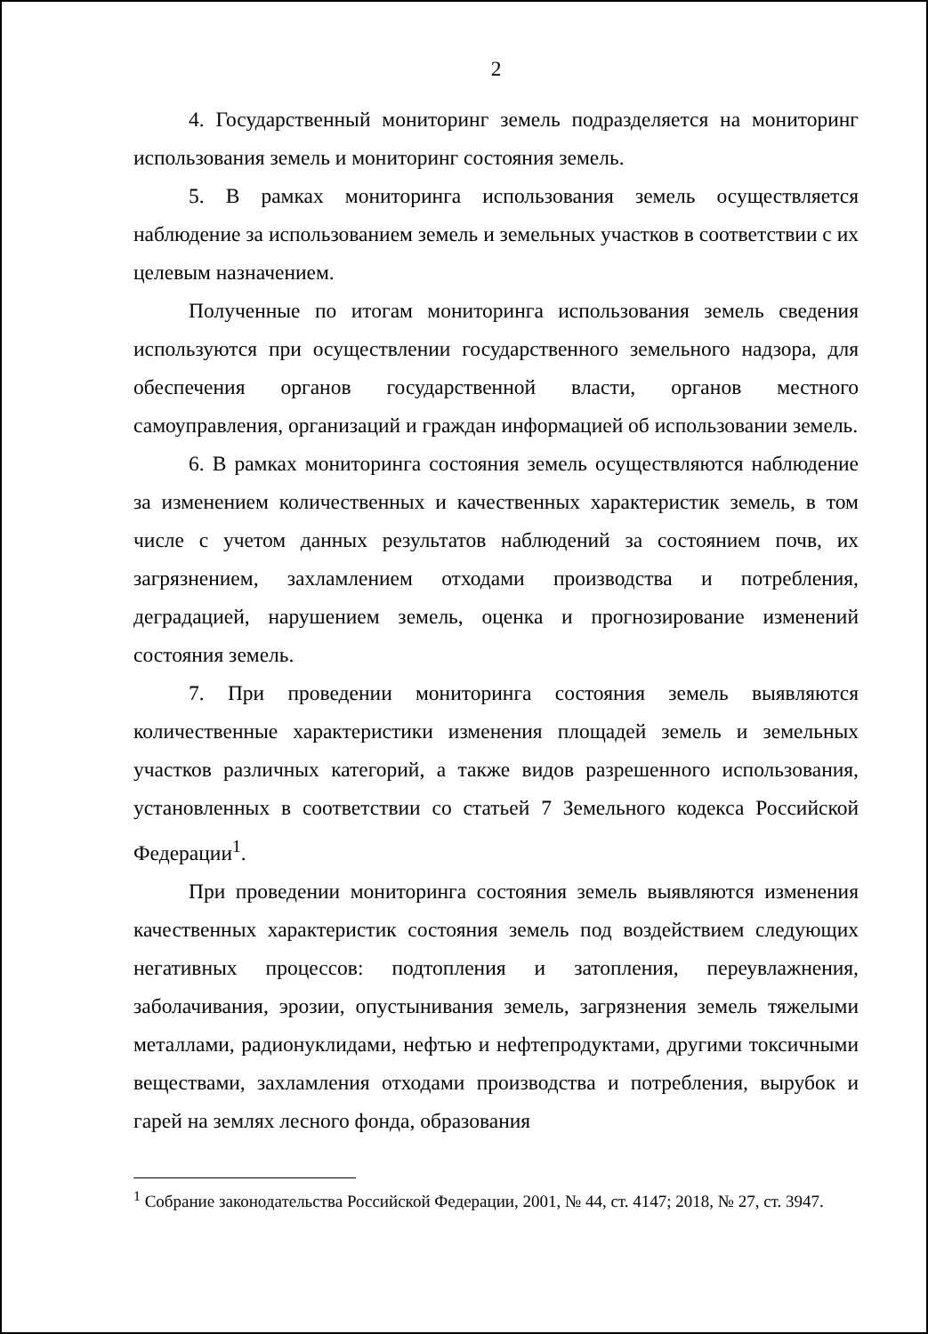2
4. Государственный мониторинг земель подразделяется на мониторинг использования земель и мониторинг состояния земель.
5. В рамках мониторинга использования земель осуществляется наблюдение за использованием земель и земельных участков в соответствии с их целевым назначением.
Полученные по итогам мониторинга использования земель сведения используются при осуществлении государственного земельного надзора, для обеспечения органов государственной власти, органов местного самоуправления, организаций и граждан информацией об использовании земель.
6. В рамках мониторинга состояния земель осуществляются наблюдение за изменением количественных и качественных характеристик земель, в том числе с учетом данных результатов наблюдений за состоянием почв, их загрязнением, захламлением отходами производства и потребления, деградацией, нарушением земель, оценка и прогнозирование изменений состояния земель.
7. При проведении мониторинга состояния земель выявляются количественные характеристики изменения площадей земель и земельных участков различных категорий, а также видов разрешенного использования, установленных в соответствии со статьей 7 Земельного кодекса Российской Федерации<sup>1</sup>.
При проведении мониторинга состояния земель выявляются изменения качественных характеристик состояния земель под воздействием следующих негативных процессов: подтопления и затопления, переувлажнения, заболачивания, эрозии, опустынивания земель, загрязнения земель тяжелыми металлами, радионуклидами, нефтью и нефтепродуктами, другими токсичными веществами, захламления отходами производства и потребления, вырубок и гарей на землях лесного фонда, образования
<sup>1</sup> Собрание законодательства Российской Федерации, 2001, № 44, ст. 4147; 2018, № 27, ст. 3947.